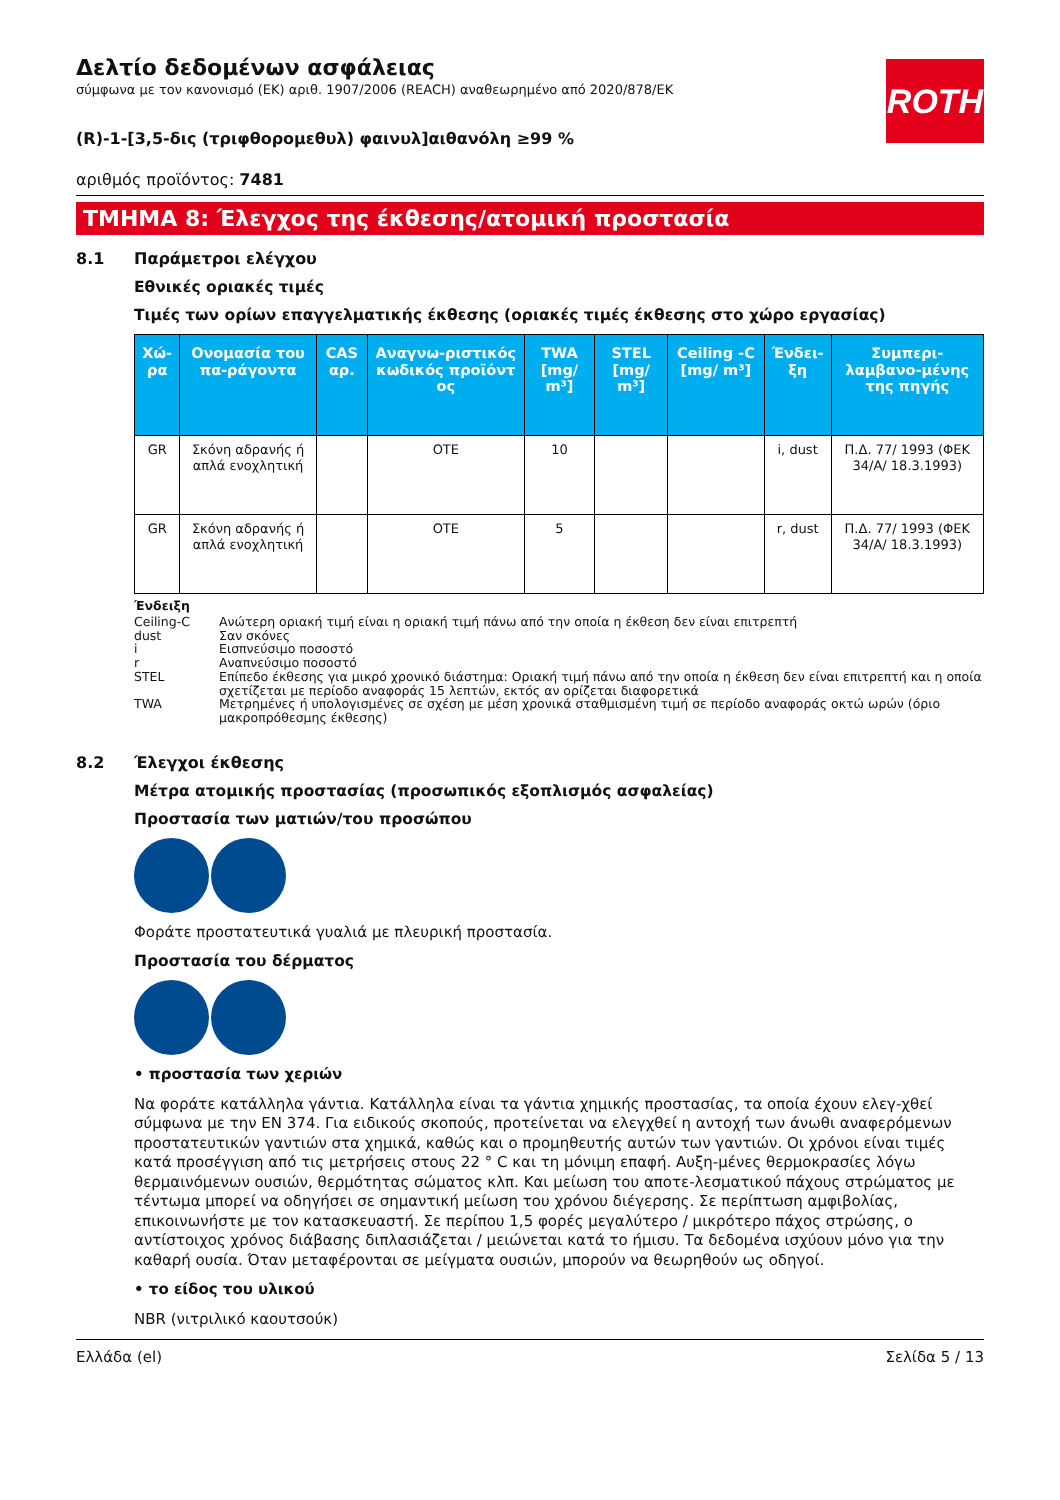Δελτίο δεδομένων ασφάλειας
σύμφωνα με τον κανονισμό (ΕΚ) αριθ. 1907/2006 (REACH) αναθεωρημένο από 2020/878/ΕΚ
ROTH
(R)-1-[3,5-δις (τριφθορομεθυλ) φαινυλ]αιθανόλη ≥99 %
αριθμός προϊόντος: 7481
ΤΜΗΜΑ 8: Έλεγχος της έκθεσης/ατομική προστασία
8.1 Παράμετροι ελέγχου
Εθνικές οριακές τιμές
Τιμές των ορίων επαγγελματικής έκθεσης (οριακές τιμές έκθεσης στο χώρο εργασίας)
| Χώ-ρα | Ονομασία του πα-ράγοντα | CAS αρ. | Αναγνω-ριστικός κωδικός προϊόντ ος | TWA [mg/ m³] | STEL [mg/ m³] | Ceiling -C [mg/ m³] | Ένδει-ξη | Συμπερι-λαμβανο-μένης της πηγής |
| --- | --- | --- | --- | --- | --- | --- | --- | --- |
| GR | Σκόνη αδρανής ή απλά ενοχλητική | | OTE | 10 | | | i, dust | Π.Δ. 77/ 1993 (ΦΕΚ 34/Α/ 18.3.1993) |
| GR | Σκόνη αδρανής ή απλά ενοχλητική | | OTE | 5 | | | r, dust | Π.Δ. 77/ 1993 (ΦΕΚ 34/Α/ 18.3.1993) |
Ένδειξη
Ceiling-C Ανώτερη οριακή τιμή είναι η οριακή τιμή πάνω από την οποία η έκθεση δεν είναι επιτρεπτή
dust Σαν σκόνες
i Εισπνεύσιμο ποσοστό
r Αναπνεύσιμο ποσοστό
STEL Επίπεδο έκθεσης για μικρό χρονικό διάστημα: Οριακή τιμή πάνω από την οποία η έκθεση δεν είναι επιτρεπτή και η οποία σχετίζεται με περίοδο αναφοράς 15 λεπτών, εκτός αν ορίζεται διαφορετικά
TWA Μετρημένες ή υπολογισμένες σε σχέση με μέση χρονικά σταθμισμένη τιμή σε περίοδο αναφοράς οκτώ ωρών (όριο μακροπρόθεσμης έκθεσης)
8.2 Έλεγχοι έκθεσης
Μέτρα ατομικής προστασίας (προσωπικός εξοπλισμός ασφαλείας)
Προστασία των ματιών/του προσώπου
Φοράτε προστατευτικά γυαλιά με πλευρική προστασία.
Προστασία του δέρματος
• προστασία των χεριών
Να φοράτε κατάλληλα γάντια. Κατάλληλα είναι τα γάντια χημικής προστασίας, τα οποία έχουν ελεγ-χθεί σύμφωνα με την EN 374. Για ειδικούς σκοπούς, προτείνεται να ελεγχθεί η αντοχή των άνωθι αναφερόμενων προστατευτικών γαντιών στα χημικά, καθώς και ο προμηθευτής αυτών των γαντιών. Οι χρόνοι είναι τιμές κατά προσέγγιση από τις μετρήσεις στους 22 ° C και τη μόνιμη επαφή. Αυξη-μένες θερμοκρασίες λόγω θερμαινόμενων ουσιών, θερμότητας σώματος κλπ. Και μείωση του αποτε-λεσματικού πάχους στρώματος με τέντωμα μπορεί να οδηγήσει σε σημαντική μείωση του χρόνου διέγερσης. Σε περίπτωση αμφιβολίας, επικοινωνήστε με τον κατασκευαστή. Σε περίπου 1,5 φορές μεγαλύτερο / μικρότερο πάχος στρώσης, ο αντίστοιχος χρόνος διάβασης διπλασιάζεται / μειώνεται κατά το ήμισυ. Τα δεδομένα ισχύουν μόνο για την καθαρή ουσία. Όταν μεταφέρονται σε μείγματα ουσιών, μπορούν να θεωρηθούν ως οδηγοί.
• το είδος του υλικού
NBR (νιτριλικό καουτσούκ)
Ελλάδα (el) Σελίδα 5 / 13